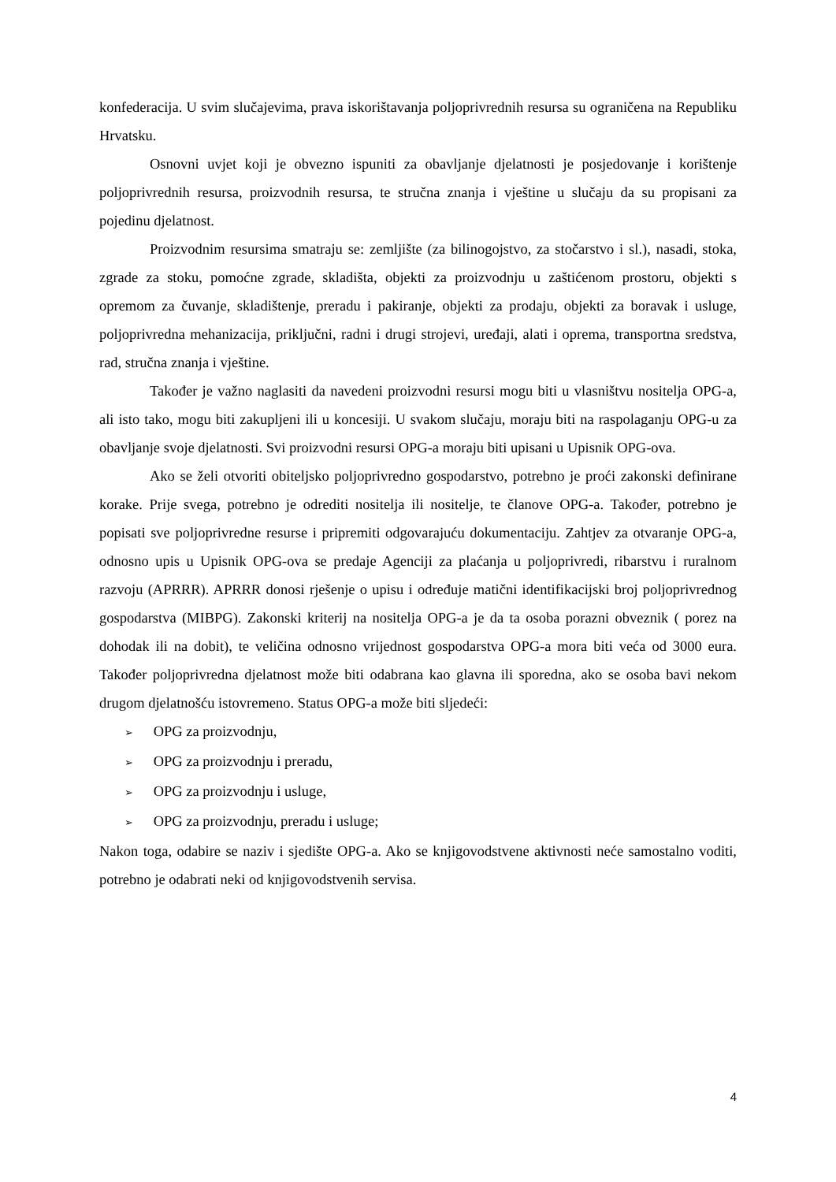konfederacija. U svim slučajevima, prava iskorištavanja poljoprivrednih resursa su ograničena na Republiku Hrvatsku.
Osnovni uvjet koji je obvezno ispuniti za obavljanje djelatnosti je posjedovanje i korištenje poljoprivrednih resursa, proizvodnih resursa, te stručna znanja i vještine u slučaju da su propisani za pojedinu djelatnost.
Proizvodnim resursima smatraju se: zemljište (za bilinogojstvo, za stočarstvo i sl.), nasadi, stoka, zgrade za stoku, pomoćne zgrade, skladišta, objekti za proizvodnju u zaštićenom prostoru, objekti s opremom za čuvanje, skladištenje, preradu i pakiranje, objekti za prodaju, objekti za boravak i usluge, poljoprivredna mehanizacija, priključni, radni i drugi strojevi, uređaji, alati i oprema, transportna sredstva, rad, stručna znanja i vještine.
Također je važno naglasiti da navedeni proizvodni resursi mogu biti u vlasništvu nositelja OPG-a, ali isto tako, mogu biti zakupljeni ili u koncesiji. U svakom slučaju, moraju biti na raspolaganju OPG-u za obavljanje svoje djelatnosti. Svi proizvodni resursi OPG-a moraju biti upisani u Upisnik OPG-ova.
Ako se želi otvoriti obiteljsko poljoprivredno gospodarstvo, potrebno je proći zakonski definirane korake. Prije svega, potrebno je odrediti nositelja ili nositelje, te članove OPG-a. Također, potrebno je popisati sve poljoprivredne resurse i pripremiti odgovarajuću dokumentaciju. Zahtjev za otvaranje OPG-a, odnosno upis u Upisnik OPG-ova se predaje Agenciji za plaćanja u poljoprivredi, ribarstvu i ruralnom razvoju (APRRR). APRRR donosi rješenje o upisu i određuje matični identifikacijski broj poljoprivrednog gospodarstva (MIBPG). Zakonski kriterij na nositelja OPG-a je da ta osoba porazni obveznik ( porez na dohodak ili na dobit), te veličina odnosno vrijednost gospodarstva OPG-a mora biti veća od 3000 eura. Također poljoprivredna djelatnost može biti odabrana kao glavna ili sporedna, ako se osoba bavi nekom drugom djelatnošću istovremeno. Status OPG-a može biti sljedeći:
➢ OPG za proizvodnju,
➢ OPG za proizvodnju i preradu,
➢ OPG za proizvodnju i usluge,
➢ OPG za proizvodnju, preradu i usluge;
Nakon toga, odabire se naziv i sjedište OPG-a. Ako se knjigovodstvene aktivnosti neće samostalno voditi, potrebno je odabrati neki od knjigovodstvenih servisa.
4